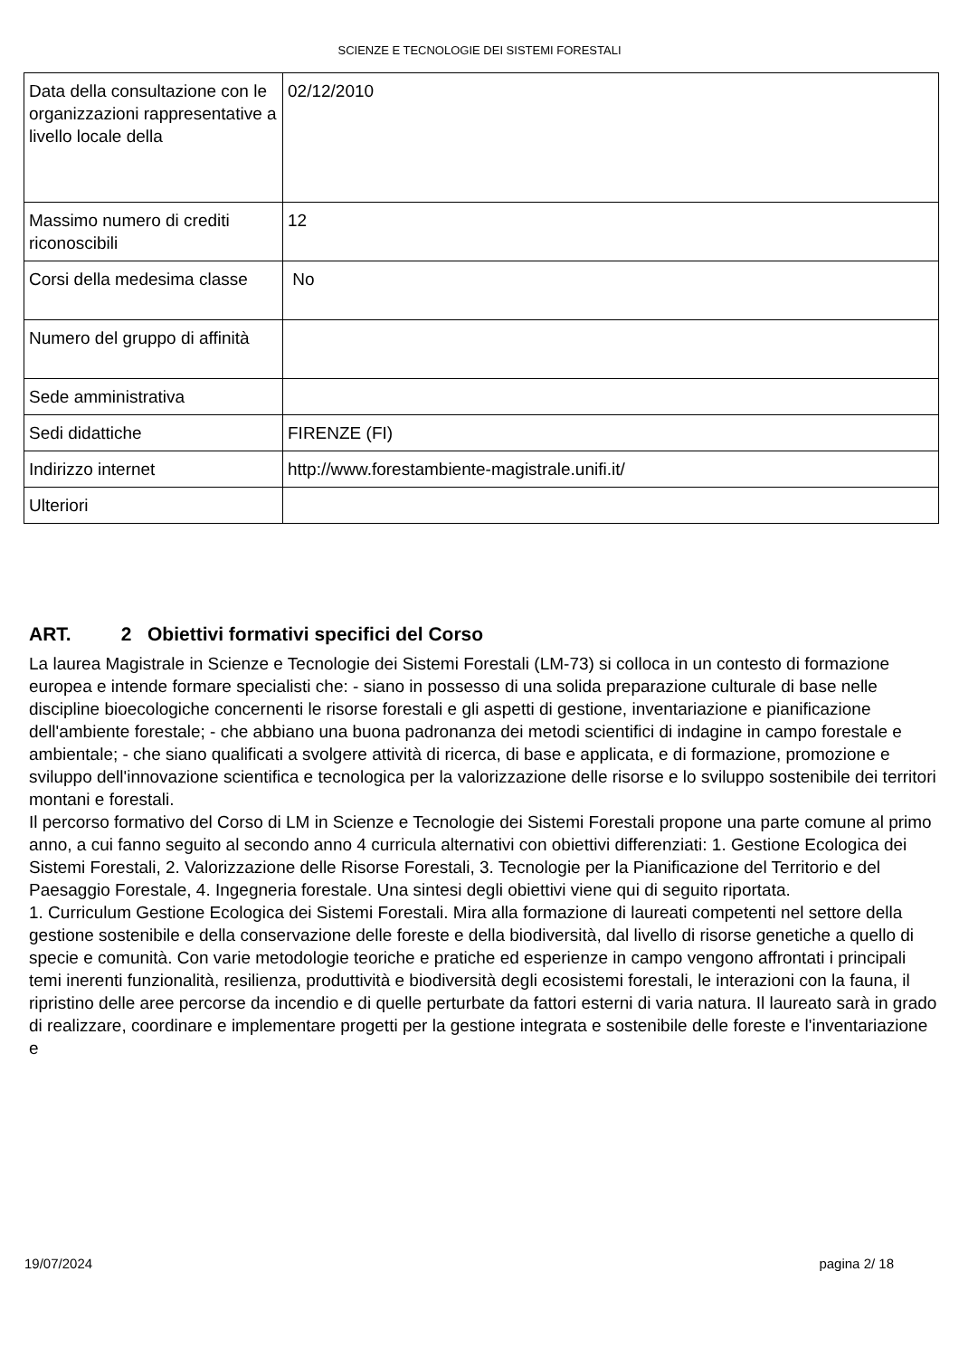SCIENZE E TECNOLOGIE DEI SISTEMI FORESTALI
| Data della consultazione con le organizzazioni rappresentative a livello locale della | 02/12/2010 |
| Massimo numero di crediti riconoscibili | 12 |
| Corsi della medesima classe | No |
| Numero del gruppo di affinità | |
| Sede amministrativa | |
| Sedi didattiche | FIRENZE (FI) |
| Indirizzo internet | http://www.forestambiente-magistrale.unifi.it/ |
| Ulteriori | |
ART. 2 Obiettivi formativi specifici del Corso
La laurea Magistrale in Scienze e Tecnologie dei Sistemi Forestali (LM-73) si colloca in un contesto di formazione europea e intende formare specialisti che: - siano in possesso di una solida preparazione culturale di base nelle discipline bioecologiche concernenti le risorse forestali e gli aspetti di gestione, inventariazione e pianificazione dell'ambiente forestale; - che abbiano una buona padronanza dei metodi scientifici di indagine in campo forestale e ambientale; - che siano qualificati a svolgere attività di ricerca, di base e applicata, e di formazione, promozione e sviluppo dell'innovazione scientifica e tecnologica per la valorizzazione delle risorse e lo sviluppo sostenibile dei territori montani e forestali.
Il percorso formativo del Corso di LM in Scienze e Tecnologie dei Sistemi Forestali propone una parte comune al primo anno, a cui fanno seguito al secondo anno 4 curricula alternativi con obiettivi differenziati: 1. Gestione Ecologica dei Sistemi Forestali, 2. Valorizzazione delle Risorse Forestali, 3. Tecnologie per la Pianificazione del Territorio e del Paesaggio Forestale, 4. Ingegneria forestale. Una sintesi degli obiettivi viene qui di seguito riportata.
1. Curriculum Gestione Ecologica dei Sistemi Forestali. Mira alla formazione di laureati competenti nel settore della gestione sostenibile e della conservazione delle foreste e della biodiversità, dal livello di risorse genetiche a quello di specie e comunità. Con varie metodologie teoriche e pratiche ed esperienze in campo vengono affrontati i principali temi inerenti funzionalità, resilienza, produttività e biodiversità degli ecosistemi forestali, le interazioni con la fauna, il ripristino delle aree percorse da incendio e di quelle perturbate da fattori esterni di varia natura. Il laureato sarà in grado di realizzare, coordinare e implementare progetti per la gestione integrata e sostenibile delle foreste e l'inventariazione e
19/07/2024 pagina 2/ 18